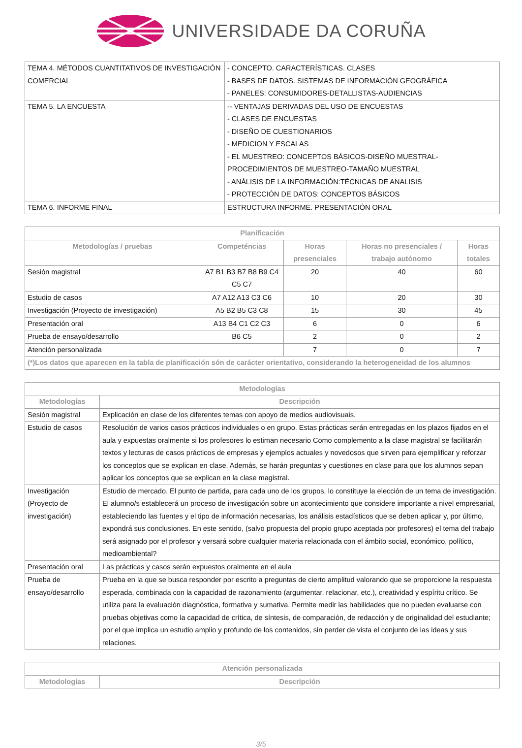UNIVERSIDADE DA CORUÑA
| TEMA 4. MÉTODOS CUANTITATIVOS DE INVESTIGACIÓN COMERCIAL | - CONCEPTO. CARACTERÍSTICAS. CLASES - BASES DE DATOS. SISTEMAS DE INFORMACIÓN GEOGRÁFICA - PANELES: CONSUMIDORES-DETALLISTAS-AUDIENCIAS |
| TEMA 5. LA ENCUESTA | -- VENTAJAS DERIVADAS DEL USO DE ENCUESTAS - CLASES DE ENCUESTAS - DISEÑO DE CUESTIONARIOS - MEDICION Y ESCALAS - EL MUESTREO: CONCEPTOS BÁSICOS-DISEÑO MUESTRAL-PROCEDIMIENTOS DE MUESTREO-TAMAÑO MUESTRAL - ANÁLISIS DE LA INFORMACIÓN:TÉCNICAS DE ANALISIS - PROTECCIÓN DE DATOS: CONCEPTOS BÁSICOS |
| TEMA 6. INFORME FINAL | ESTRUCTURA INFORME. PRESENTACIÓN ORAL |
| Planificación | | | | |
| --- | --- | --- | --- | --- |
| Metodologías / pruebas | Competéncias | Horas presenciales | Horas no presenciales / trabajo autónomo | Horas totales |
| Sesión magistral | A7 B1 B3 B7 B8 B9 C4 C5 C7 | 20 | 40 | 60 |
| Estudio de casos | A7 A12 A13 C3 C6 | 10 | 20 | 30 |
| Investigación (Proyecto de investigación) | A5 B2 B5 C3 C8 | 15 | 30 | 45 |
| Presentación oral | A13 B4 C1 C2 C3 | 6 | 0 | 6 |
| Prueba de ensayo/desarrollo | B6 C5 | 2 | 0 | 2 |
| Atención personalizada | | 7 | 0 | 7 |
| (*)Los datos que aparecen en la tabla de planificación són de carácter orientativo, considerando la heterogeneidad de los alumnos | | | | |
| Metodologías | |
| --- | --- |
| Metodologías | Descripción |
| Sesión magistral | Explicación en clase de los diferentes temas con apoyo de medios audiovisuais. |
| Estudio de casos | Resolución de varios casos prácticos individuales o en grupo. Estas prácticas serán entregadas en los plazos fijados en el aula y expuestas oralmente si los profesores lo estiman necesario Como complemento a la clase magistral se facilitarán textos y lecturas de casos prácticos de empresas y ejemplos actuales y novedosos que sirven para ejemplificar y reforzar los conceptos que se explican en clase. Además, se harán preguntas y cuestiones en clase para que los alumnos sepan aplicar los conceptos que se explican en la clase magistral. |
| Investigación (Proyecto de investigación) | Estudio de mercado. El punto de partida, para cada uno de los grupos, lo constituye la elección de un tema de investigación. El alumno/s establecerá un proceso de investigación sobre un acontecimiento que considere importante a nivel empresarial, estableciendo las fuentes y el tipo de información necesarias, los análisis estadísticos que se deben aplicar y, por último, expondrá sus conclusiones. En este sentido, (salvo propuesta del propio grupo aceptada por profesores) el tema del trabajo será asignado por el profesor y versará sobre cualquier materia relacionada con el ámbito social, económico, político, medioambiental? |
| Presentación oral | Las prácticas y casos serán expuestos oralmente en el aula |
| Prueba de ensayo/desarrollo | Prueba en la que se busca responder por escrito a preguntas de cierto amplitud valorando que se proporcione la respuesta esperada, combinada con la capacidad de razonamiento (argumentar, relacionar, etc.), creatividad y espíritu crítico. Se utiliza para la evaluación diagnóstica, formativa y sumativa. Permite medir las habilidades que no pueden evaluarse con pruebas objetivas como la capacidad de crítica, de síntesis, de comparación, de redacción y de originalidad del estudiante; por el que implica un estudio amplio y profundo de los contenidos, sin perder de vista el conjunto de las ideas y sus relaciones. |
| Atención personalizada | |
| --- | --- |
| Metodologías | Descripción |
3/5